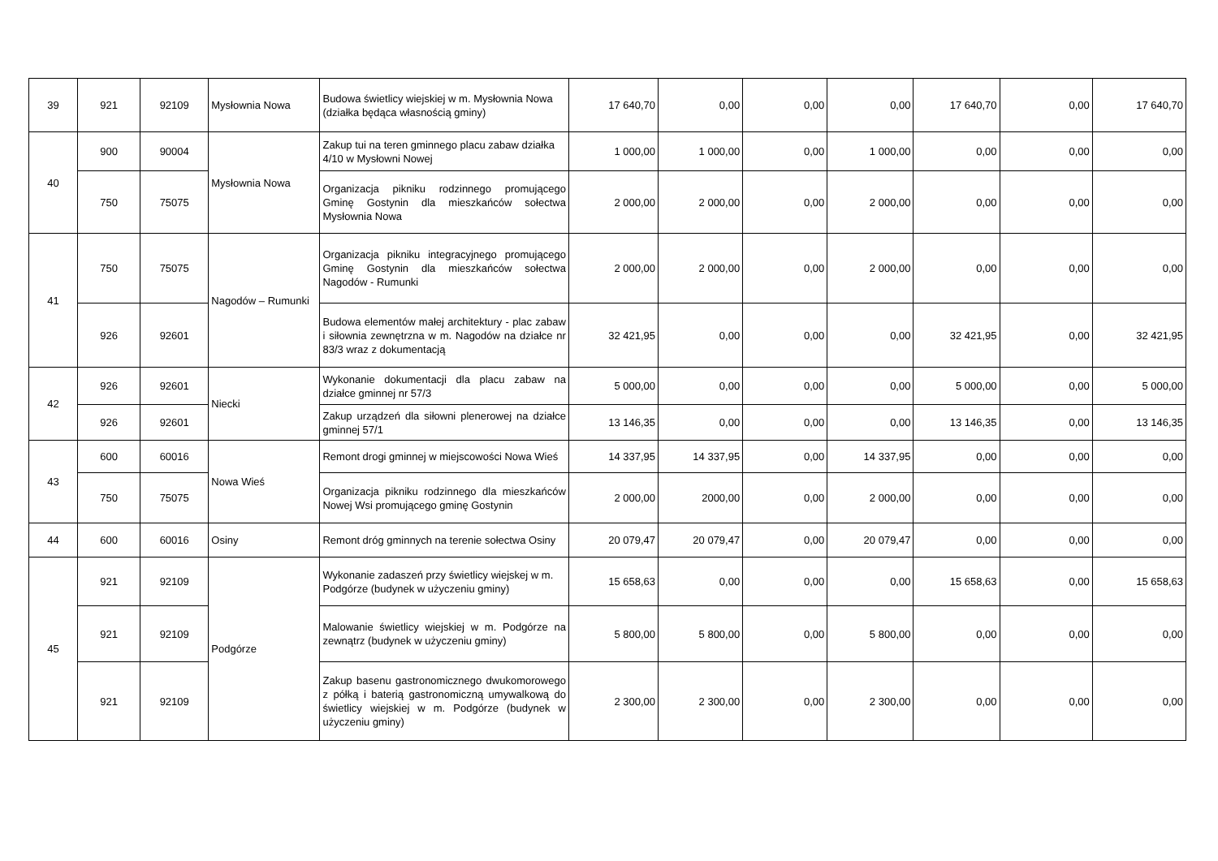| 39 | 921 | 92109 | Mysłownia Nowa | Budowa świetlicy wiejskiej w m. Mysłownia Nowa (działka będąca własnością gminy) | 17 640,70 | 0,00 | 0,00 | 0,00 | 17 640,70 | 0,00 | 17 640,70 |
| 40 | 900 | 90004 | Mysłownia Nowa | Zakup tui na teren gminnego placu zabaw działka 4/10 w Mysłowni Nowej | 1 000,00 | 1 000,00 | 0,00 | 1 000,00 | 0,00 | 0,00 | 0,00 |
| | 750 | 75075 | | Organizacja pikniku rodzinnego promującego Gminę Gostynin dla mieszkańców sołectwa Mysłownia Nowa | 2 000,00 | 2 000,00 | 0,00 | 2 000,00 | 0,00 | 0,00 | 0,00 |
| 41 | 750 | 75075 | Nagodów – Rumunki | Organizacja pikniku integracyjnego promującego Gminę Gostynin dla mieszkańców sołectwa Nagodów - Rumunki | 2 000,00 | 2 000,00 | 0,00 | 2 000,00 | 0,00 | 0,00 | 0,00 |
| | 926 | 92601 | | Budowa elementów małej architektury - plac zabaw i siłownia zewnętrzna w m. Nagodów na działce nr 83/3 wraz z dokumentacją | 32 421,95 | 0,00 | 0,00 | 0,00 | 32 421,95 | 0,00 | 32 421,95 |
| 42 | 926 | 92601 | Niecki | Wykonanie dokumentacji dla placu zabaw na działce gminnej nr 57/3 | 5 000,00 | 0,00 | 0,00 | 0,00 | 5 000,00 | 0,00 | 5 000,00 |
| | 926 | 92601 | | Zakup urządzeń dla siłowni plenerowej na działce gminnej 57/1 | 13 146,35 | 0,00 | 0,00 | 0,00 | 13 146,35 | 0,00 | 13 146,35 |
| 43 | 600 | 60016 | Nowa Wieś | Remont drogi gminnej w miejscowości Nowa Wieś | 14 337,95 | 14 337,95 | 0,00 | 14 337,95 | 0,00 | 0,00 | 0,00 |
| | 750 | 75075 | | Organizacja pikniku rodzinnego dla mieszkańców Nowej Wsi promującego gminę Gostynin | 2 000,00 | 2000,00 | 0,00 | 2 000,00 | 0,00 | 0,00 | 0,00 |
| 44 | 600 | 60016 | Osiny | Remont dróg gminnych na terenie sołectwa Osiny | 20 079,47 | 20 079,47 | 0,00 | 20 079,47 | 0,00 | 0,00 | 0,00 |
| 45 | 921 | 92109 | Podgórze | Wykonanie zadaszeń przy świetlicy wiejskej w m. Podgórze (budynek w użyczeniu gminy) | 15 658,63 | 0,00 | 0,00 | 0,00 | 15 658,63 | 0,00 | 15 658,63 |
| | 921 | 92109 | | Malowanie świetlicy wiejskiej w m. Podgórze na zewnątrz (budynek w użyczeniu gminy) | 5 800,00 | 5 800,00 | 0,00 | 5 800,00 | 0,00 | 0,00 | 0,00 |
| | 921 | 92109 | | Zakup basenu gastronomicznego dwukomorowego z półką i baterią gastronomiczną umywalkową do świetlicy wiejskiej w m. Podgórze (budynek w użyczeniu gminy) | 2 300,00 | 2 300,00 | 0,00 | 2 300,00 | 0,00 | 0,00 | 0,00 |